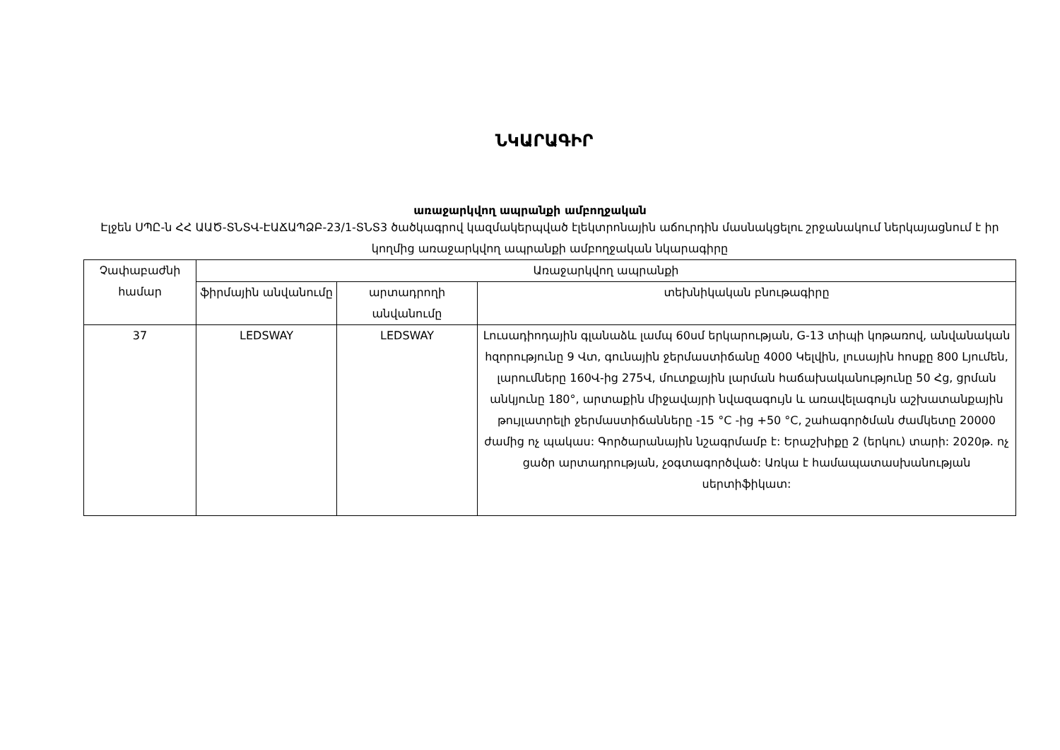ՆԿԱՐԱԳԻՐ
առաջարկվող ապրանքի ամբողջական
Էլջեն ՍՊԸ-ն ՀՀ ԱԱԾ-ՏՆՏՎ-ԷԱՃԱՊՁԲ-23/1-ՏՆՏ3 ծածկագրով կազմակերպված էլեկտրոնային աճուրդին մասնակցելու շրջանակում ներկայացնում է իր կողմից առաջարկվող ապրանքի ամբողջական նկարագիրը
| Չափաբաժնի համար | Առաջարկվող ապրանքի | | |
| --- | --- | --- | --- |
| | ֆիրմային անվանումը | արտադրողի անվանումը | տեխնիկական բնութագիրը |
| 37 | LEDSWAY | LEDSWAY | Լուսադիոդային գլանաձև լամպ 60սմ երկարության, G-13 տիպի կոթառով, անվանական հզորությունը 9 Վտ, գունային ջերմաստիճանը 4000 Կելվին, լուսային հոսքը 800 Լյումեն, լարումները 160Վ-ից 275Վ, մուտքային լարման հաճախականությունը 50 Հց, ցրման անկյունը 180°, արտաքին միջավայրի նվազագույն և առավելագույն աշխատանքային թույլատրելի ջերմաստիճանները -15 °C -ից +50 °C, շահագործման ժամկետը 20000 ժամից ոչ պակաս: Գործարանային նշագրմամբ է: Երաշխիքը 2 (երկու) տարի: 2020թ. ոչ ցածր արտադրության, չօգտագործված: Առկա է համապատասխանության սերտիֆիկատ: |